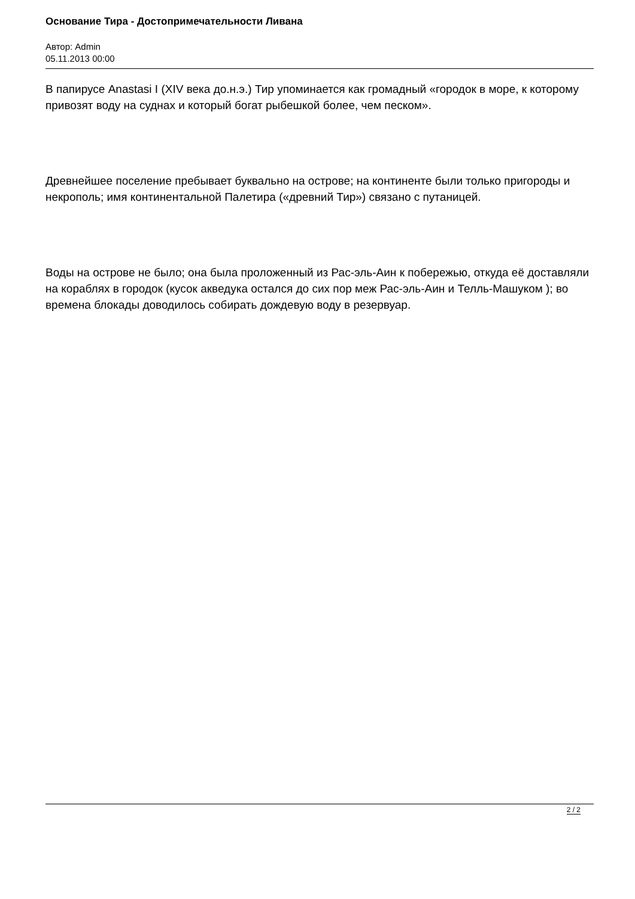Основание Тира - Достопримечательности Ливана
Автор: Admin
05.11.2013 00:00
В папирусе Anastasi I (XIV века до.н.э.) Тир упоминается как громадный «городок в море, к которому привозят воду на суднах и который богат рыбешкой более, чем песком».
Древнейшее поселение пребывает буквально на острове; на континенте были только пригороды и некрополь; имя континентальной Палетира («древний Тир») связано с путаницей.
Воды на острове не было; она была проложенный из Рас-эль-Аин к побережью, откуда её доставляли на кораблях в городок (кусок акведука остался до сих пор меж Рас-эль-Аин и Телль-Машуком ); во времена блокады доводилось собирать дождевую воду в резервуар.
2 / 2